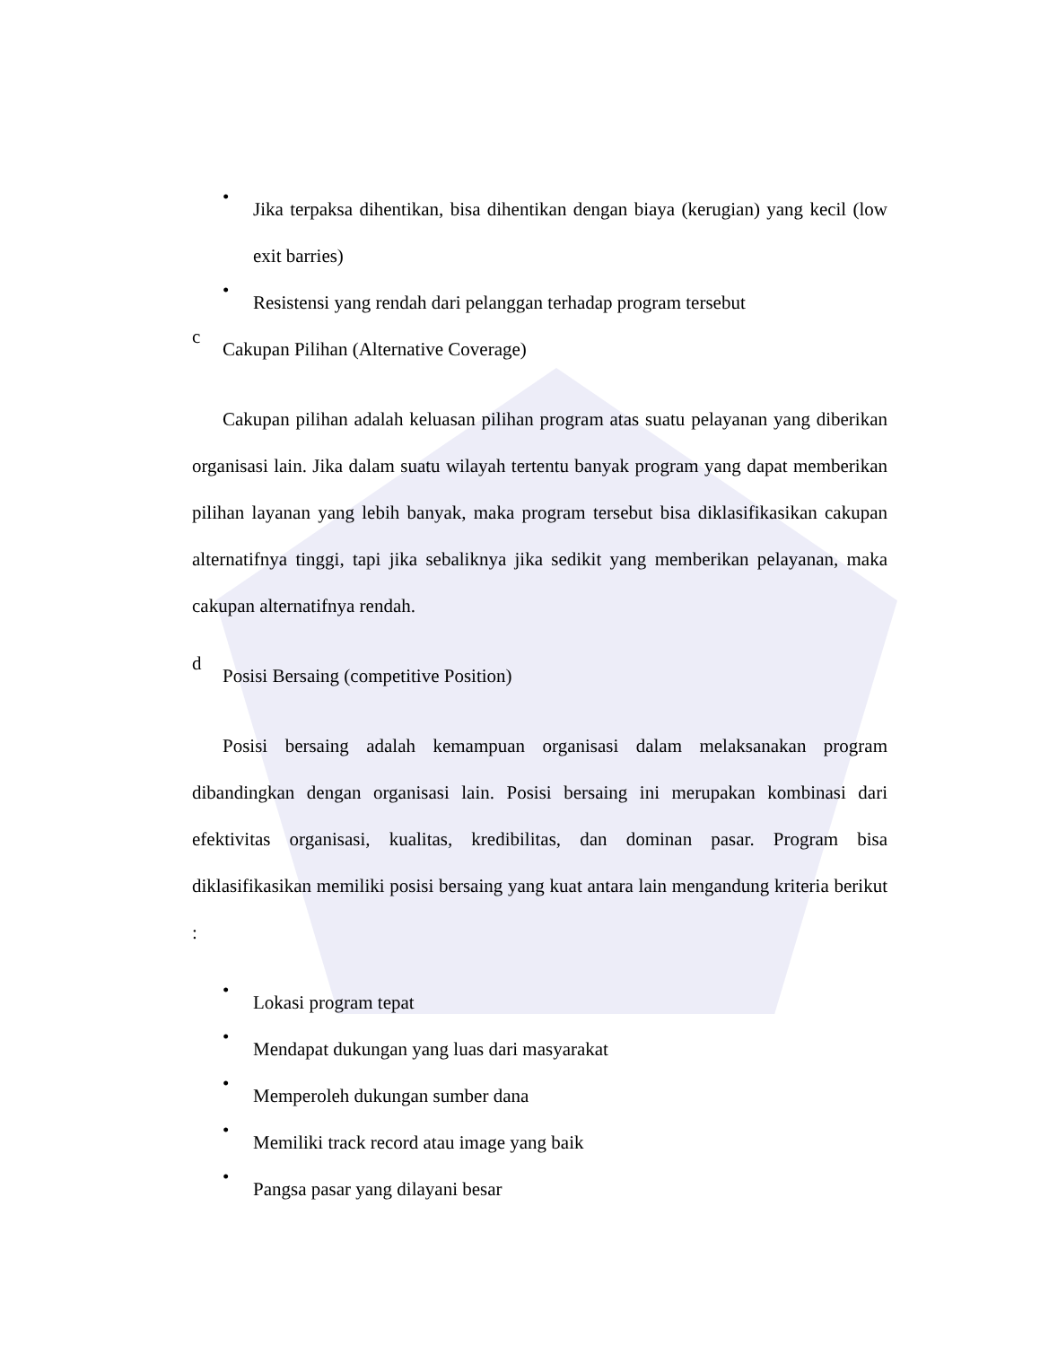•
Jika terpaksa dihentikan, bisa dihentikan dengan biaya (kerugian) yang kecil (low exit barries)
•
Resistensi yang rendah dari pelanggan terhadap program tersebut
c
Cakupan Pilihan (Alternative Coverage)
Cakupan pilihan adalah keluasan pilihan program atas suatu pelayanan yang diberikan organisasi lain. Jika dalam suatu wilayah tertentu banyak program yang dapat memberikan pilihan layanan yang lebih banyak, maka program tersebut bisa diklasifikasikan cakupan alternatifnya tinggi, tapi jika sebaliknya jika sedikit yang memberikan pelayanan, maka cakupan alternatifnya rendah.
d
Posisi Bersaing (competitive Position)
Posisi bersaing adalah kemampuan organisasi dalam melaksanakan program dibandingkan dengan organisasi lain. Posisi bersaing ini merupakan kombinasi dari efektivitas organisasi, kualitas, kredibilitas, dan dominan pasar. Program bisa diklasifikasikan memiliki posisi bersaing yang kuat antara lain mengandung kriteria berikut :
•
Lokasi program tepat
•
Mendapat dukungan yang luas dari masyarakat
•
Memperoleh dukungan sumber dana
•
Memiliki track record atau image yang baik
•
Pangsa pasar yang dilayani besar